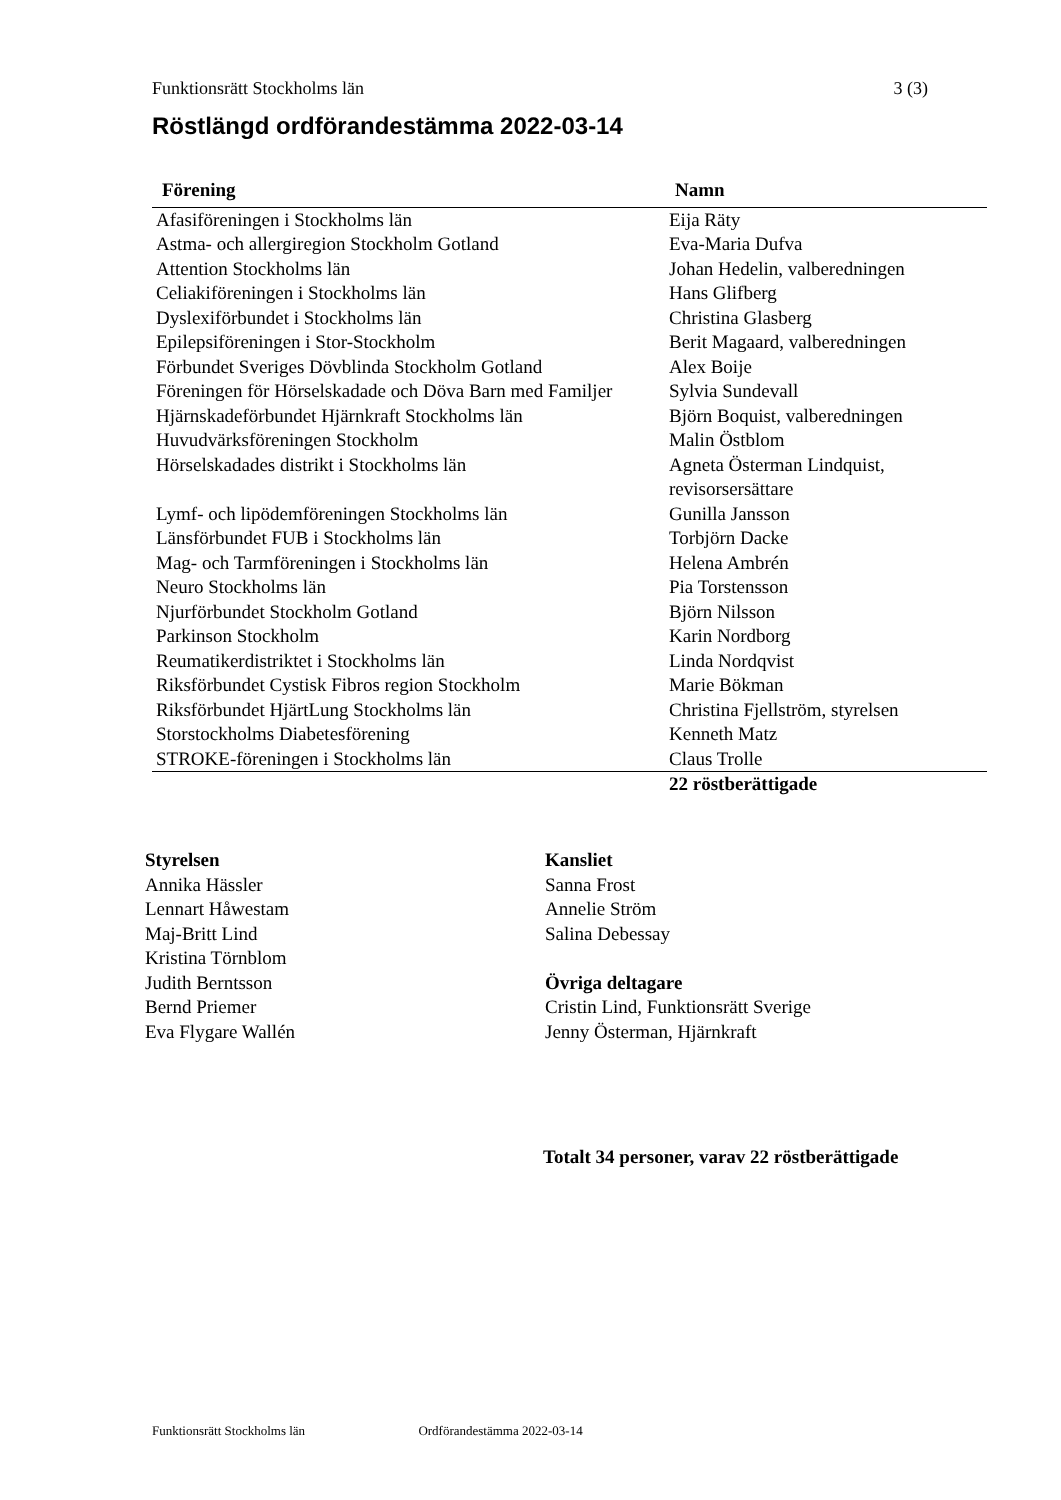Funktionsrätt Stockholms län 3 (3)
Röstlängd ordförandestämma 2022-03-14
| Förening | Namn |
| --- | --- |
| Afasiföreningen i Stockholms län | Eija Räty |
| Astma- och allergiregion Stockholm Gotland | Eva-Maria Dufva |
| Attention Stockholms län | Johan Hedelin, valberedningen |
| Celiakiföreningen i Stockholms län | Hans Glifberg |
| Dyslexiförbundet i Stockholms län | Christina Glasberg |
| Epilepsiföreningen i Stor-Stockholm | Berit Magaard, valberedningen |
| Förbundet Sveriges Dövblinda Stockholm Gotland | Alex Boije |
| Föreningen för Hörselskadade och Döva Barn med Familjer | Sylvia Sundevall |
| Hjärnskadeförbundet Hjärnkraft Stockholms län | Björn Boquist, valberedningen |
| Huvudvärksföreningen Stockholm | Malin Östblom |
| Hörselskadades distrikt i Stockholms län | Agneta Österman Lindquist, revisorsersättare |
| Lymf- och lipödemföreningen Stockholms län | Gunilla Jansson |
| Länsförbundet FUB i Stockholms län | Torbjörn Dacke |
| Mag- och Tarmföreningen i Stockholms län | Helena Ambrén |
| Neuro Stockholms län | Pia Torstensson |
| Njurförbundet Stockholm Gotland | Björn Nilsson |
| Parkinson Stockholm | Karin Nordborg |
| Reumatikerdistriktet i Stockholms län | Linda Nordqvist |
| Riksförbundet Cystisk Fibros region Stockholm | Marie Bökman |
| Riksförbundet HjärtLung Stockholms län | Christina Fjellström, styrelsen |
| Storstockholms Diabetesförening | Kenneth Matz |
| STROKE-föreningen i Stockholms län | Claus Trolle |
| | 22 röstberättigade |
Styrelsen
Annika Hässler
Lennart Håwestam
Maj-Britt Lind
Kristina Törnblom
Judith Berntsson
Bernd Priemer
Eva Flygare Wallén
Kansliet
Sanna Frost
Annelie Ström
Salina Debessay
Övriga deltagare
Cristin Lind, Funktionsrätt Sverige
Jenny Österman, Hjärnkraft
Totalt 34 personer, varav 22 röstberättigade
Funktionsrätt Stockholms län Ordförandestämma 2022-03-14